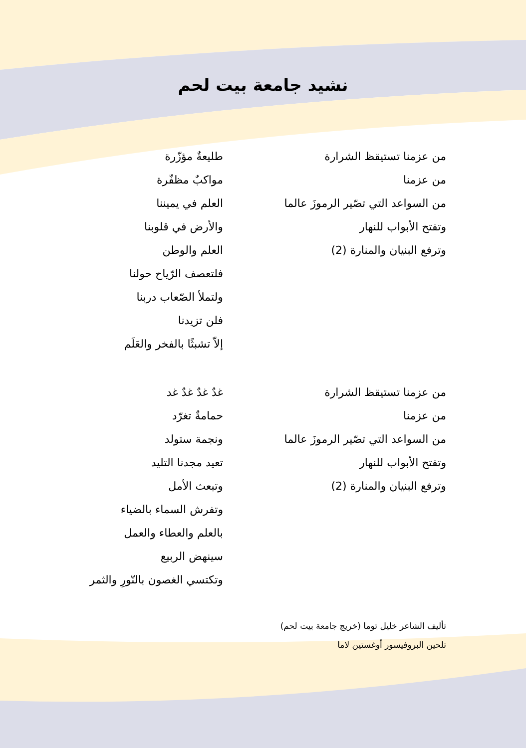نشيد جامعة بيت لحم
من عزمنا تستيقظ الشرارة
من عزمنا
من السواعد التي تصّير الرموزَ عالما
وتفتح الأبواب للنهار
وترفع البنيان والمنارة (2)
طليعةٌ مؤزّرة
مواكبٌ مظفّرة
العلم في يميننا
والأرض في قلوبنا
العلم والوطن
فلتعصف الرّياح حولنا
ولتملأ الصّعاب دربنا
فلن تزيدنا
إلاّ تشبثًا بالفخر والعَلَم
من عزمنا تستيقظ الشرارة
من عزمنا
من السواعد التي تصّير الرموزَ عالما
وتفتح الأبواب للنهار
وترفع البنيان والمنارة (2)
غدٌ غدٌ غدٌ غد
حمامةٌ تغرّد
ونجمة ستولد
تعيد مجدنا التليد
وتبعث الأمل
وتفرش السماء بالضياء
بالعلم والعطاء والعمل
سينهض الربيع
وتكتسي الغصون بالنّورِ والثمر
تأليف الشاعر خليل توما (خريج جامعة بيت لحم)
تلحين البروفيسور أوغستين لاما